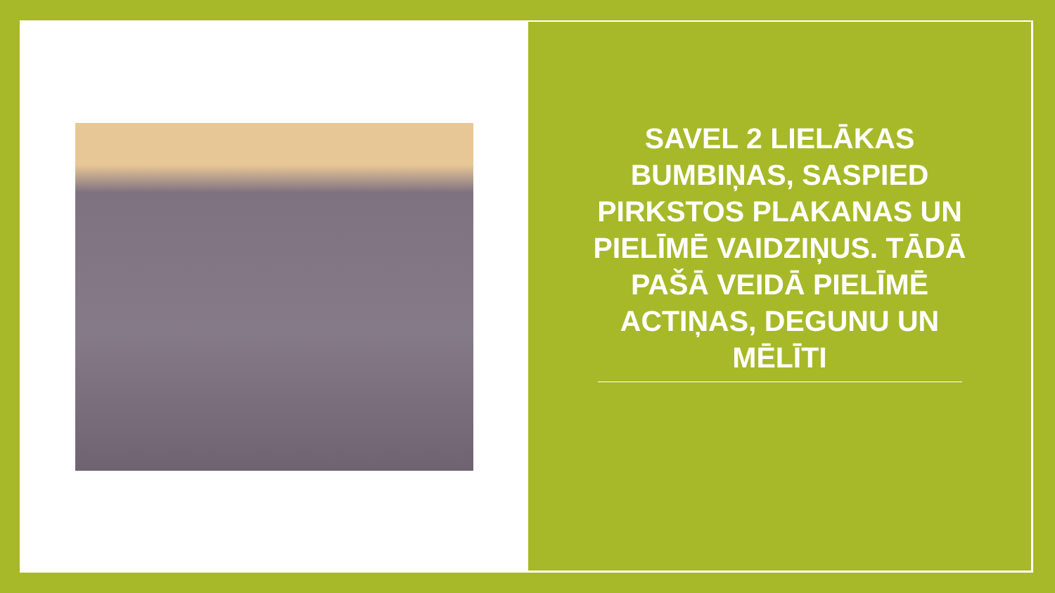SAVEL 2 LIELĀKAS BUMBIŅAS, SASPIED PIRKSTOS PLAKANAS UN PIELĪMĒ VAIDZIŅUS. TĀDĀ PAŠĀ VEIDĀ PIELĪMĒ ACTIŅAS, DEGUNU UN MĒLĪTI